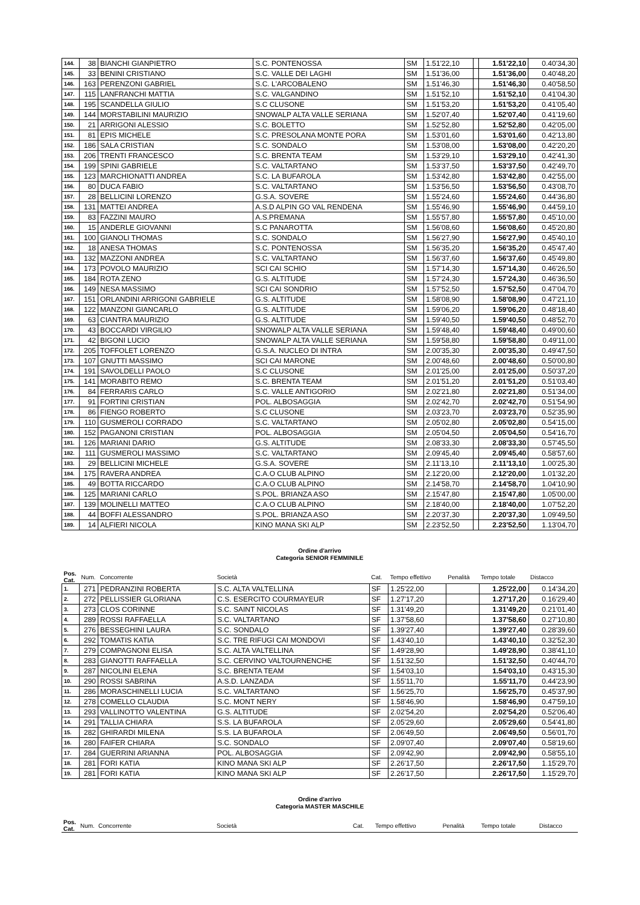| 144. | 38 | BIANCHI GIANPIETRO | S.C. PONTENOSSA | SM | 1.51'22,10 | | 1.51'22,10 | 0.40'34,30 |
| 145. | 33 | BENINI CRISTIANO | S.C. VALLE DEI LAGHI | SM | 1.51'36,00 | | 1.51'36,00 | 0.40'48,20 |
| 146. | 163 | PERENZONI GABRIEL | S.C. L'ARCOBALENO | SM | 1.51'46,30 | | 1.51'46,30 | 0.40'58,50 |
| 147. | 115 | LANFRANCHI MATTIA | S.C. VALGANDINO | SM | 1.51'52,10 | | 1.51'52,10 | 0.41'04,30 |
| 148. | 195 | SCANDELLA GIULIO | S.C CLUSONE | SM | 1.51'53,20 | | 1.51'53,20 | 0.41'05,40 |
| 149. | 144 | MORSTABILINI MAURIZIO | SNOWALP ALTA VALLE SERIANA | SM | 1.52'07,40 | | 1.52'07,40 | 0.41'19,60 |
| 150. | 21 | ARRIGONI ALESSIO | S.C. BOLETTO | SM | 1.52'52,80 | | 1.52'52,80 | 0.42'05,00 |
| 151. | 81 | EPIS MICHELE | S.C. PRESOLANA MONTE PORA | SM | 1.53'01,60 | | 1.53'01,60 | 0.42'13,80 |
| 152. | 186 | SALA CRISTIAN | S.C. SONDALO | SM | 1.53'08,00 | | 1.53'08,00 | 0.42'20,20 |
| 153. | 206 | TRENTI FRANCESCO | S.C. BRENTA TEAM | SM | 1.53'29,10 | | 1.53'29,10 | 0.42'41,30 |
| 154. | 199 | SPINI GABRIELE | S.C. VALTARTANO | SM | 1.53'37,50 | | 1.53'37,50 | 0.42'49,70 |
| 155. | 123 | MARCHIONATTI ANDREA | S.C. LA BUFAROLA | SM | 1.53'42,80 | | 1.53'42,80 | 0.42'55,00 |
| 156. | 80 | DUCA FABIO | S.C. VALTARTANO | SM | 1.53'56,50 | | 1.53'56,50 | 0.43'08,70 |
| 157. | 28 | BELLICINI LORENZO | G.S.A. SOVERE | SM | 1.55'24,60 | | 1.55'24,60 | 0.44'36,80 |
| 158. | 131 | MATTEI ANDREA | A.S.D ALPIN GO VAL RENDENA | SM | 1.55'46,90 | | 1.55'46,90 | 0.44'59,10 |
| 159. | 83 | FAZZINI MAURO | A.S.PREMANA | SM | 1.55'57,80 | | 1.55'57,80 | 0.45'10,00 |
| 160. | 15 | ANDERLE GIOVANNI | S.C PANAROTTA | SM | 1.56'08,60 | | 1.56'08,60 | 0.45'20,80 |
| 161. | 100 | GIANOLI THOMAS | S.C. SONDALO | SM | 1.56'27,90 | | 1.56'27,90 | 0.45'40,10 |
| 162. | 18 | ANESA THOMAS | S.C. PONTENOSSA | SM | 1.56'35,20 | | 1.56'35,20 | 0.45'47,40 |
| 163. | 132 | MAZZONI ANDREA | S.C. VALTARTANO | SM | 1.56'37,60 | | 1.56'37,60 | 0.45'49,80 |
| 164. | 173 | POVOLO MAURIZIO | SCI CAI SCHIO | SM | 1.57'14,30 | | 1.57'14,30 | 0.46'26,50 |
| 165. | 184 | ROTA ZENO | G.S. ALTITUDE | SM | 1.57'24,30 | | 1.57'24,30 | 0.46'36,50 |
| 166. | 149 | NESA MASSIMO | SCI CAI SONDRIO | SM | 1.57'52,50 | | 1.57'52,50 | 0.47'04,70 |
| 167. | 151 | ORLANDINI ARRIGONI GABRIELE | G.S. ALTITUDE | SM | 1.58'08,90 | | 1.58'08,90 | 0.47'21,10 |
| 168. | 122 | MANZONI GIANCARLO | G.S. ALTITUDE | SM | 1.59'06,20 | | 1.59'06,20 | 0.48'18,40 |
| 169. | 63 | CIANTRA MAURIZIO | G.S. ALTITUDE | SM | 1.59'40,50 | | 1.59'40,50 | 0.48'52,70 |
| 170. | 43 | BOCCARDI VIRGILIO | SNOWALP ALTA VALLE SERIANA | SM | 1.59'48,40 | | 1.59'48,40 | 0.49'00,60 |
| 171. | 42 | BIGONI LUCIO | SNOWALP ALTA VALLE SERIANA | SM | 1.59'58,80 | | 1.59'58,80 | 0.49'11,00 |
| 172. | 205 | TOFFOLET LORENZO | G.S.A. NUCLEO DI INTRA | SM | 2.00'35,30 | | 2.00'35,30 | 0.49'47,50 |
| 173. | 107 | GNUTTI MASSIMO | SCI CAI MARONE | SM | 2.00'48,60 | | 2.00'48,60 | 0.50'00,80 |
| 174. | 191 | SAVOLDELLI PAOLO | S.C CLUSONE | SM | 2.01'25,00 | | 2.01'25,00 | 0.50'37,20 |
| 175. | 141 | MORABITO REMO | S.C. BRENTA TEAM | SM | 2.01'51,20 | | 2.01'51,20 | 0.51'03,40 |
| 176. | 84 | FERRARIS CARLO | S.C. VALLE ANTIGORIO | SM | 2.02'21,80 | | 2.02'21,80 | 0.51'34,00 |
| 177. | 91 | FORTINI CRISTIAN | POL. ALBOSAGGIA | SM | 2.02'42,70 | | 2.02'42,70 | 0.51'54,90 |
| 178. | 86 | FIENGO ROBERTO | S.C CLUSONE | SM | 2.03'23,70 | | 2.03'23,70 | 0.52'35,90 |
| 179. | 110 | GUSMEROLI CORRADO | S.C. VALTARTANO | SM | 2.05'02,80 | | 2.05'02,80 | 0.54'15,00 |
| 180. | 152 | PAGANONI CRISTIAN | POL. ALBOSAGGIA | SM | 2.05'04,50 | | 2.05'04,50 | 0.54'16,70 |
| 181. | 126 | MARIANI DARIO | G.S. ALTITUDE | SM | 2.08'33,30 | | 2.08'33,30 | 0.57'45,50 |
| 182. | 111 | GUSMEROLI MASSIMO | S.C. VALTARTANO | SM | 2.09'45,40 | | 2.09'45,40 | 0.58'57,60 |
| 183. | 29 | BELLICINI MICHELE | G.S.A. SOVERE | SM | 2.11'13,10 | | 2.11'13,10 | 1.00'25,30 |
| 184. | 175 | RAVERA ANDREA | C.A.O CLUB ALPINO | SM | 2.12'20,00 | | 2.12'20,00 | 1.01'32,20 |
| 185. | 49 | BOTTA RICCARDO | C.A.O CLUB ALPINO | SM | 2.14'58,70 | | 2.14'58,70 | 1.04'10,90 |
| 186. | 125 | MARIANI CARLO | S.POL. BRIANZA ASO | SM | 2.15'47,80 | | 2.15'47,80 | 1.05'00,00 |
| 187. | 139 | MOLINELLI MATTEO | C.A.O CLUB ALPINO | SM | 2.18'40,00 | | 2.18'40,00 | 1.07'52,20 |
| 188. | 44 | BOFFI ALESSANDRO | S.POL. BRIANZA ASO | SM | 2.20'37,30 | | 2.20'37,30 | 1.09'49,50 |
| 189. | 14 | ALFIERI NICOLA | KINO MANA SKI ALP | SM | 2.23'52,50 | | 2.23'52,50 | 1.13'04,70 |
Ordine d'arrivo
Categoria SENIOR FEMMINILE
| Pos. Cat. | Num. | Concorrente | Società | Cat. | Tempo effettivo | Penalità | Tempo totale | Distacco |
| --- | --- | --- | --- | --- | --- | --- | --- | --- |
| 1. | 271 | PEDRANZINI ROBERTA | S.C. ALTA VALTELLINA | SF | 1.25'22,00 | | 1.25'22,00 | 0.14'34,20 |
| 2. | 272 | PELLISSIER GLORIANA | C.S. ESERCITO COURMAYEUR | SF | 1.27'17,20 | | 1.27'17,20 | 0.16'29,40 |
| 3. | 273 | CLOS CORINNE | S.C. SAINT NICOLAS | SF | 1.31'49,20 | | 1.31'49,20 | 0.21'01,40 |
| 4. | 289 | ROSSI RAFFAELLA | S.C. VALTARTANO | SF | 1.37'58,60 | | 1.37'58,60 | 0.27'10,80 |
| 5. | 276 | BESSEGHINI LAURA | S.C. SONDALO | SF | 1.39'27,40 | | 1.39'27,40 | 0.28'39,60 |
| 6. | 292 | TOMATIS KATIA | S.C. TRE RIFUGI CAI MONDOVI | SF | 1.43'40,10 | | 1.43'40,10 | 0.32'52,30 |
| 7. | 279 | COMPAGNONI ELISA | S.C. ALTA VALTELLINA | SF | 1.49'28,90 | | 1.49'28,90 | 0.38'41,10 |
| 8. | 283 | GIANOTTI RAFFAELLA | S.C. CERVINO VALTOURNENCHE | SF | 1.51'32,50 | | 1.51'32,50 | 0.40'44,70 |
| 9. | 287 | NICOLINI ELENA | S.C. BRENTA TEAM | SF | 1.54'03,10 | | 1.54'03,10 | 0.43'15,30 |
| 10. | 290 | ROSSI SABRINA | A.S.D. LANZADA | SF | 1.55'11,70 | | 1.55'11,70 | 0.44'23,90 |
| 11. | 286 | MORASCHINELLI LUCIA | S.C. VALTARTANO | SF | 1.56'25,70 | | 1.56'25,70 | 0.45'37,90 |
| 12. | 278 | COMELLO CLAUDIA | S.C. MONT NERY | SF | 1.58'46,90 | | 1.58'46,90 | 0.47'59,10 |
| 13. | 293 | VALLINOTTO VALENTINA | G.S. ALTITUDE | SF | 2.02'54,20 | | 2.02'54,20 | 0.52'06,40 |
| 14. | 291 | TALLIA CHIARA | S.S. LA BUFAROLA | SF | 2.05'29,60 | | 2.05'29,60 | 0.54'41,80 |
| 15. | 282 | GHIRARDI MILENA | S.S. LA BUFAROLA | SF | 2.06'49,50 | | 2.06'49,50 | 0.56'01,70 |
| 16. | 280 | FAIFER CHIARA | S.C. SONDALO | SF | 2.09'07,40 | | 2.09'07,40 | 0.58'19,60 |
| 17. | 284 | GUERRINI ARIANNA | POL. ALBOSAGGIA | SF | 2.09'42,90 | | 2.09'42,90 | 0.58'55,10 |
| 18. | 281 | FORI KATIA | KINO MANA SKI ALP | SF | 2.26'17,50 | | 2.26'17,50 | 1.15'29,70 |
| 19. | 281 | FORI KATIA | KINO MANA SKI ALP | SF | 2.26'17,50 | | 2.26'17,50 | 1.15'29,70 |
Ordine d'arrivo
Categoria MASTER MASCHILE
| Pos. Cat. | Num. | Concorrente | Società | Cat. | Tempo effettivo | Penalità | Tempo totale | Distacco |
| --- | --- | --- | --- | --- | --- | --- | --- | --- |